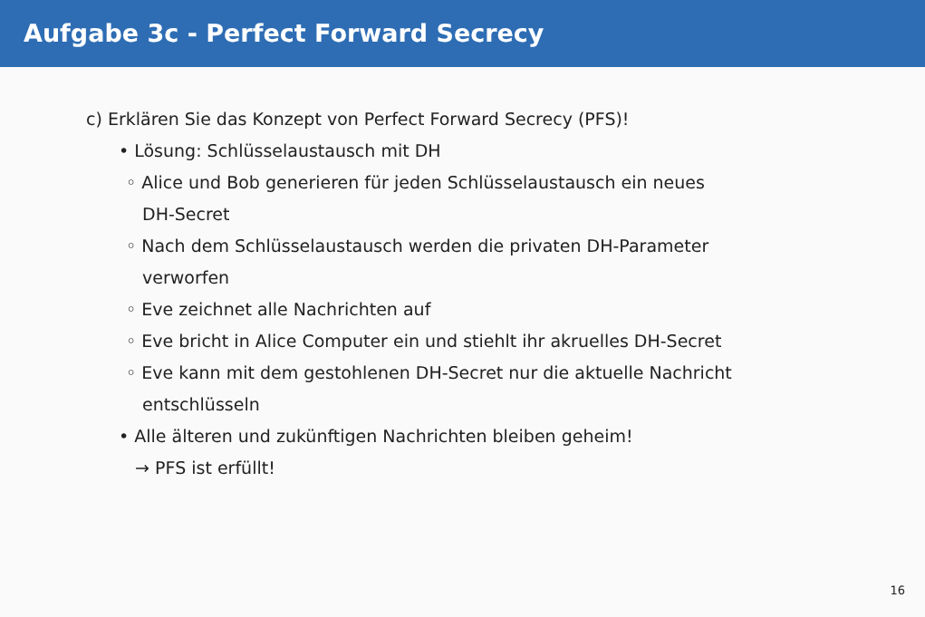Aufgabe 3c - Perfect Forward Secrecy
c) Erklären Sie das Konzept von Perfect Forward Secrecy (PFS)!
• Lösung: Schlüsselaustausch mit DH
◦ Alice und Bob generieren für jeden Schlüsselaustausch ein neues
DH-Secret
◦ Nach dem Schlüsselaustausch werden die privaten DH-Parameter
verworfen
◦ Eve zeichnet alle Nachrichten auf
◦ Eve bricht in Alice Computer ein und stiehlt ihr akruelles DH-Secret
◦ Eve kann mit dem gestohlenen DH-Secret nur die aktuelle Nachricht
entschlüsseln
• Alle älteren und zukünftigen Nachrichten bleiben geheim!
→ PFS ist erfüllt!
16